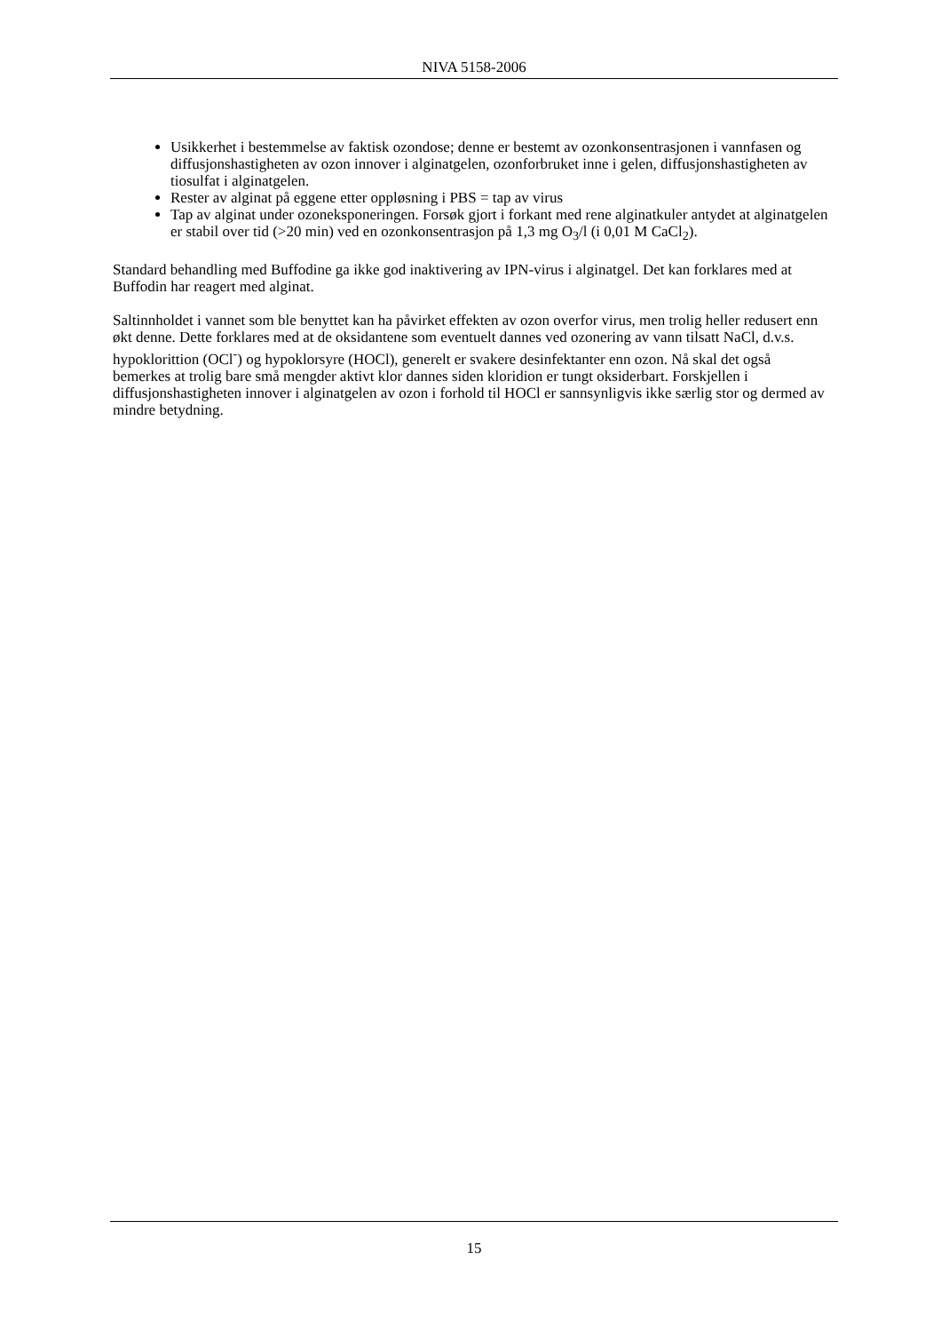NIVA 5158-2006
Usikkerhet i bestemmelse av faktisk ozondose; denne er bestemt av ozonkonsentrasjonen i vannfasen og diffusjonshastigheten av ozon innover i alginatgelen, ozonforbruket inne i gelen, diffusjonshastigheten av tiosulfat i alginatgelen.
Rester av alginat på eggene etter oppløsning i PBS = tap av virus
Tap av alginat under ozoneksponeringen. Forsøk gjort i forkant med rene alginatkuler antydet at alginatgelen er stabil over tid (>20 min) ved en ozonkonsentrasjon på 1,3 mg O<sub>3</sub>/l (i 0,01 M CaCl<sub>2</sub>).
Standard behandling med Buffodine ga ikke god inaktivering av IPN-virus i alginatgel. Det kan forklares med at Buffodin har reagert med alginat.
Saltinnholdet i vannet som ble benyttet kan ha påvirket effekten av ozon overfor virus, men trolig heller redusert enn økt denne. Dette forklares med at de oksidantene som eventuelt dannes ved ozonering av vann tilsatt NaCl, d.v.s. hypoklorittion (OCl<sup>-</sup>) og hypoklorsyre (HOCl), generelt er svakere desinfektanter enn ozon. Nå skal det også bemerkes at trolig bare små mengder aktivt klor dannes siden kloridion er tungt oksiderbart. Forskjellen i diffusjonshastigheten innover i alginatgelen av ozon i forhold til HOCl er sannsynligvis ikke særlig stor og dermed av mindre betydning.
15